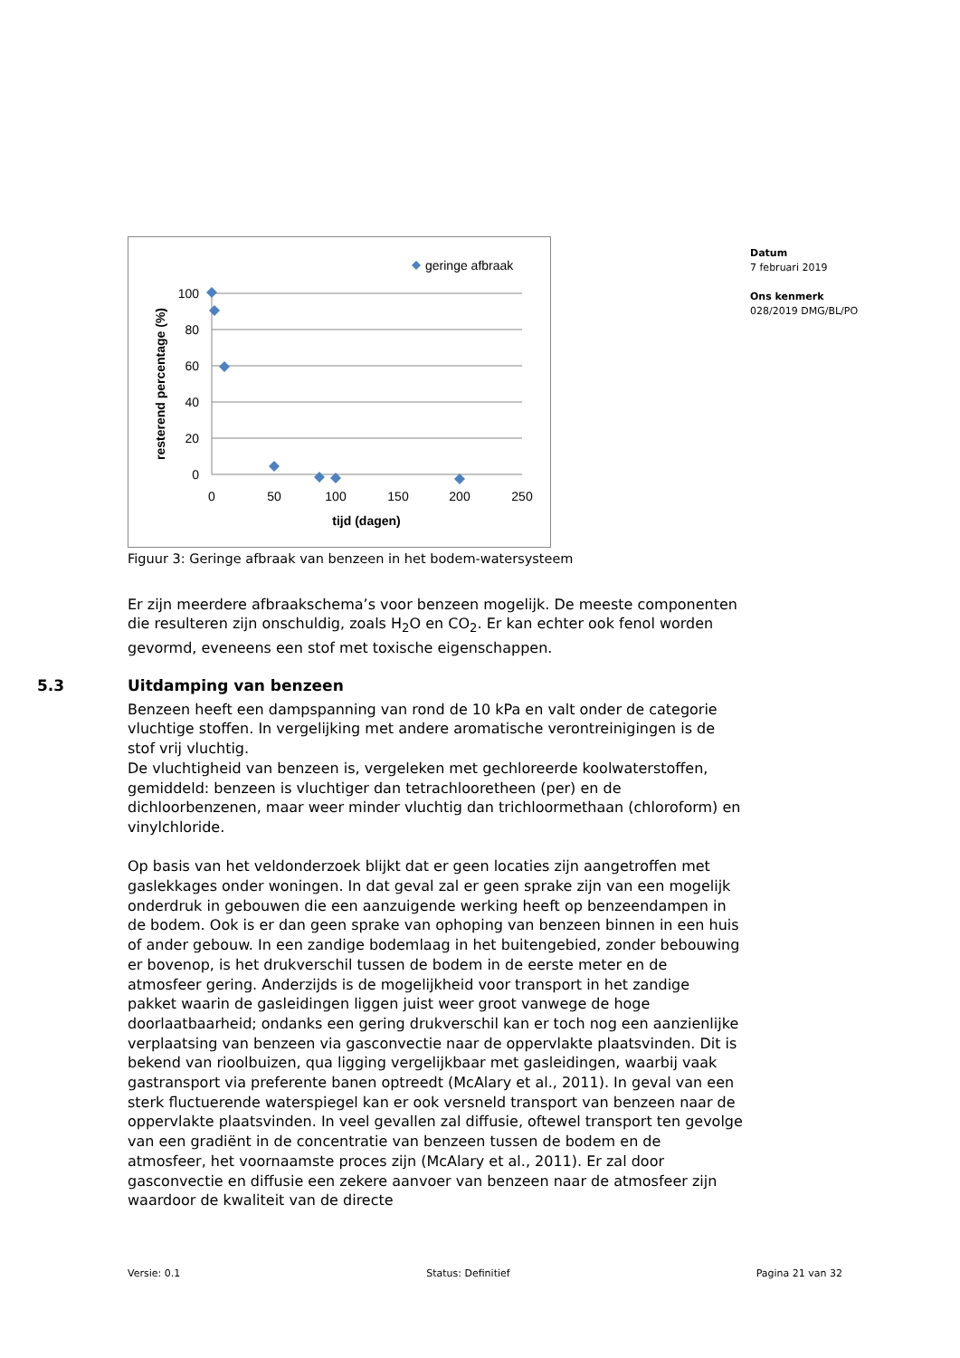Datum
7 februari 2019
Ons kenmerk
028/2019 DMG/BL/PO
geringe afbraak
100
80
60
40
20
0
0
50
100
150
200
250
tijd (dagen)
resterend percentage (%)
Figuur 3: Geringe afbraak van benzeen in het bodem-watersysteem
Er zijn meerdere afbraakschema’s voor benzeen mogelijk. De meeste componenten die resulteren zijn onschuldig, zoals H<sub>2</sub>O en CO<sub>2</sub>. Er kan echter ook fenol worden gevormd, eveneens een stof met toxische eigenschappen.
5.3 Uitdamping van benzeen
Benzeen heeft een dampspanning van rond de 10 kPa en valt onder de categorie vluchtige stoffen. In vergelijking met andere aromatische verontreinigingen is de stof vrij vluchtig.
De vluchtigheid van benzeen is, vergeleken met gechloreerde koolwaterstoffen, gemiddeld: benzeen is vluchtiger dan tetrachlooretheen (per) en de dichloorbenzenen, maar weer minder vluchtig dan trichloormethaan (chloroform) en vinylchloride.
Op basis van het veldonderzoek blijkt dat er geen locaties zijn aangetroffen met gaslekkages onder woningen. In dat geval zal er geen sprake zijn van een mogelijk onderdruk in gebouwen die een aanzuigende werking heeft op benzeendampen in de bodem. Ook is er dan geen sprake van ophoping van benzeen binnen in een huis of ander gebouw. In een zandige bodemlaag in het buitengebied, zonder bebouwing er bovenop, is het drukverschil tussen de bodem in de eerste meter en de atmosfeer gering. Anderzijds is de mogelijkheid voor transport in het zandige pakket waarin de gasleidingen liggen juist weer groot vanwege de hoge doorlaatbaarheid; ondanks een gering drukverschil kan er toch nog een aanzienlijke verplaatsing van benzeen via gasconvectie naar de oppervlakte plaatsvinden. Dit is bekend van rioolbuizen, qua ligging vergelijkbaar met gasleidingen, waarbij vaak gastransport via preferente banen optreedt (McAlary et al., 2011). In geval van een sterk fluctuerende waterspiegel kan er ook versneld transport van benzeen naar de oppervlakte plaatsvinden. In veel gevallen zal diffusie, oftewel transport ten gevolge van een gradiënt in de concentratie van benzeen tussen de bodem en de atmosfeer, het voornaamste proces zijn (McAlary et al., 2011). Er zal door gasconvectie en diffusie een zekere aanvoer van benzeen naar de atmosfeer zijn waardoor de kwaliteit van de directe
Versie: 0.1 Status: Definitief Pagina 21 van 32